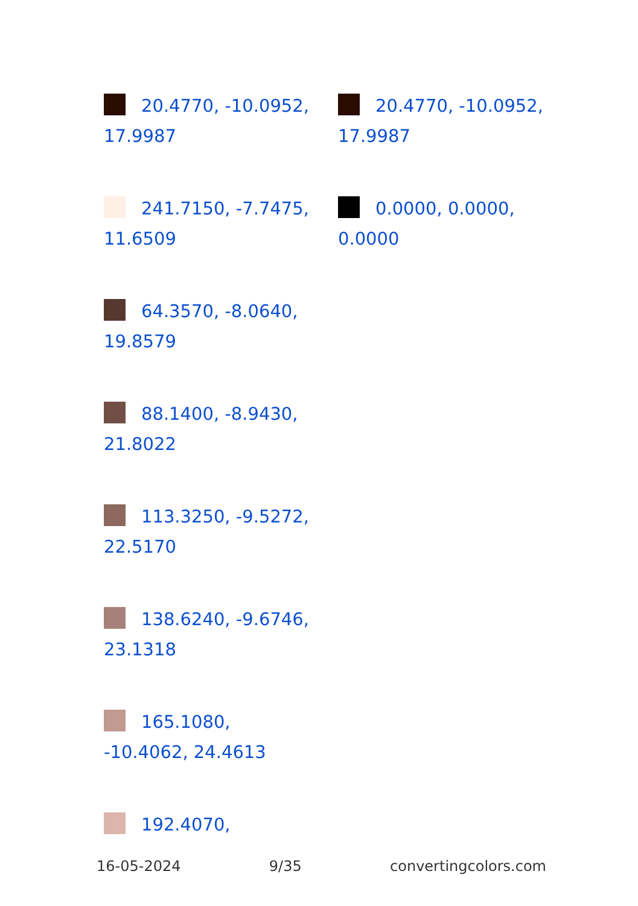20.4770, -10.0952, 17.9987
20.4770, -10.0952, 17.9987
241.7150, -7.7475, 11.6509
0.0000, 0.0000, 0.0000
64.3570, -8.0640, 19.8579
88.1400, -8.9430, 21.8022
113.3250, -9.5272, 22.5170
138.6240, -9.6746, 23.1318
165.1080, -10.4062, 24.4613
192.4070,
16-05-2024 9/35 convertingcolors.com